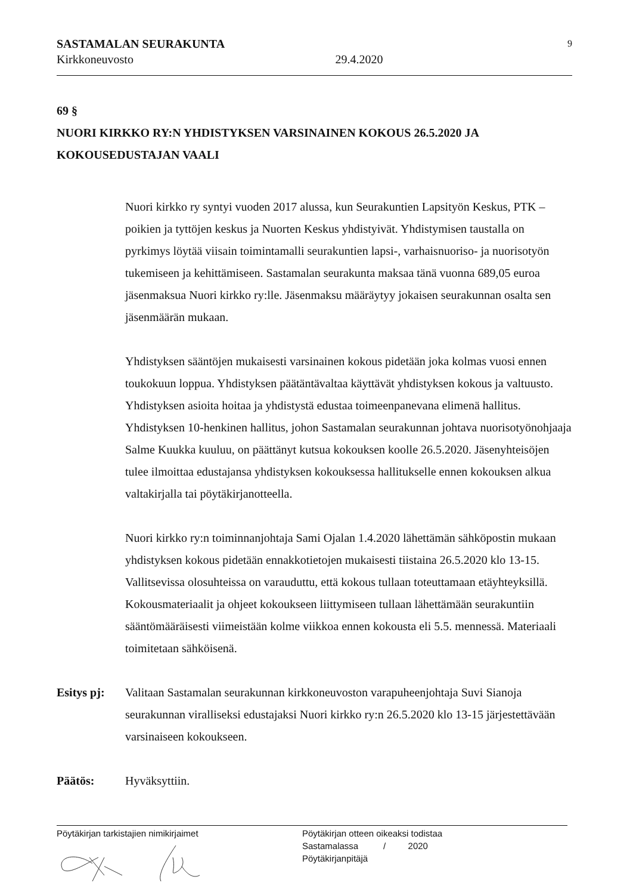SASTAMALAN SEURAKUNTA
Kirkkoneuvosto
29.4.2020
9
69 §
NUORI KIRKKO RY:N YHDISTYKSEN VARSINAINEN KOKOUS 26.5.2020 JA KOKOUSEDUSTAJAN VAALI
Nuori kirkko ry syntyi vuoden 2017 alussa, kun Seurakuntien Lapsityön Keskus, PTK – poikien ja tyttöjen keskus ja Nuorten Keskus yhdistyivät. Yhdistymisen taustalla on pyrkimys löytää viisain toimintamalli seurakuntien lapsi-, varhaisnuoriso- ja nuorisotyön tukemiseen ja kehittämiseen. Sastamalan seurakunta maksaa tänä vuonna 689,05 euroa jäsenmaksua Nuori kirkko ry:lle. Jäsenmaksu määräytyy jokaisen seurakunnan osalta sen jäsenmäärän mukaan.
Yhdistyksen sääntöjen mukaisesti varsinainen kokous pidetään joka kolmas vuosi ennen toukokuun loppua. Yhdistyksen päätäntävaltaa käyttävät yhdistyksen kokous ja valtuusto. Yhdistyksen asioita hoitaa ja yhdistystä edustaa toimeenpanevana elimenä hallitus. Yhdistyksen 10-henkinen hallitus, johon Sastamalan seurakunnan johtava nuorisotyönohjaaja Salme Kuukka kuuluu, on päättänyt kutsua kokouksen koolle 26.5.2020. Jäsenyhteisöjen tulee ilmoittaa edustajansa yhdistyksen kokouksessa hallitukselle ennen kokouksen alkua valtakirjalla tai pöytäkirjanotteella.
Nuori kirkko ry:n toiminnanjohtaja Sami Ojalan 1.4.2020 lähettämän sähköpostin mukaan yhdistyksen kokous pidetään ennakkotietojen mukaisesti tiistaina 26.5.2020 klo 13-15. Vallitsevissa olosuhteissa on varauduttu, että kokous tullaan toteuttamaan etäyhteyksillä. Kokousmateriaalit ja ohjeet kokoukseen liittymiseen tullaan lähettämään seurakuntiin sääntömääräisesti viimeistään kolme viikkoa ennen kokousta eli 5.5. mennessä. Materiaali toimitetaan sähköisenä.
Esitys pj: Valitaan Sastamalan seurakunnan kirkkoneuvoston varapuheenjohtaja Suvi Sianoja seurakunnan viralliseksi edustajaksi Nuori kirkko ry:n 26.5.2020 klo 13-15 järjestettävään varsinaiseen kokoukseen.
Päätös: Hyväksyttiin.
Pöytäkirjan tarkistajien nimikirjaimet Pöytäkirjan otteen oikeaksi todistaa
Sastamalassa / 2020
Pöytäkirjanpitäjä